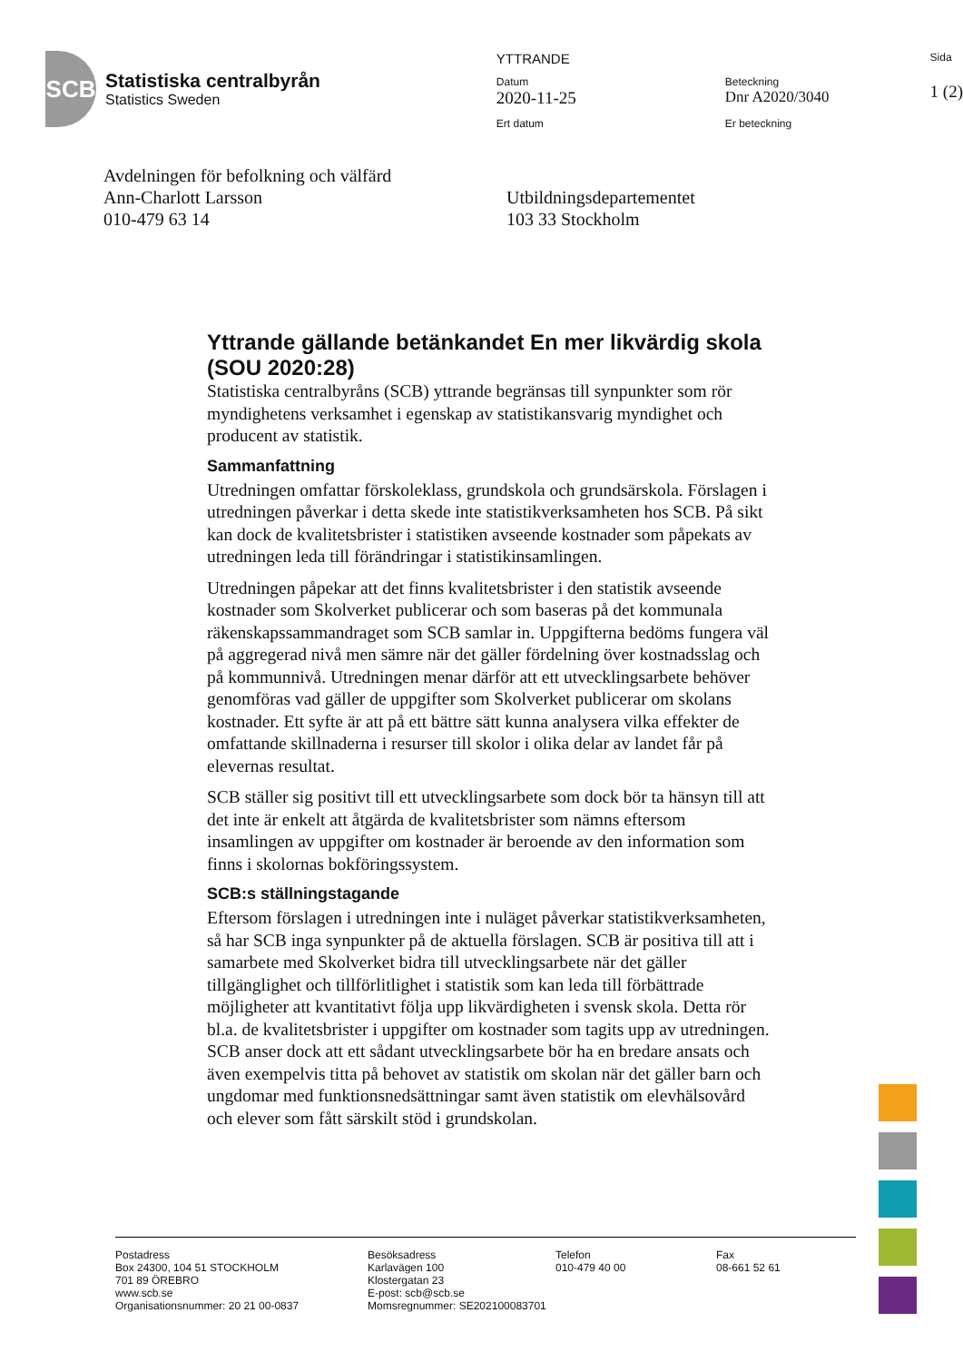SCB
Statistiska centralbyrån
Statistics Sweden
YTTRANDE
Datum
2020-11-25
Ert datum
Beteckning
Dnr A2020/3040
Er beteckning
Sida
1 (2)
Avdelningen för befolkning och välfärd
Ann-Charlott Larsson
010-479 63 14
Utbildningsdepartementet
103 33 Stockholm
Yttrande gällande betänkandet En mer likvärdig skola (SOU 2020:28)
Statistiska centralbyråns (SCB) yttrande begränsas till synpunkter som rör myndighetens verksamhet i egenskap av statistikansvarig myndighet och producent av statistik.
Sammanfattning
Utredningen omfattar förskoleklass, grundskola och grundsärskola. Förslagen i utredningen påverkar i detta skede inte statistikverksamheten hos SCB. På sikt kan dock de kvalitetsbrister i statistiken avseende kostnader som påpekats av utredningen leda till förändringar i statistikinsamlingen.
Utredningen påpekar att det finns kvalitetsbrister i den statistik avseende kostnader som Skolverket publicerar och som baseras på det kommunala räkenskapssammandraget som SCB samlar in. Uppgifterna bedöms fungera väl på aggregerad nivå men sämre när det gäller fördelning över kostnadsslag och på kommunnivå. Utredningen menar därför att ett utvecklingsarbete behöver genomföras vad gäller de uppgifter som Skolverket publicerar om skolans kostnader. Ett syfte är att på ett bättre sätt kunna analysera vilka effekter de omfattande skillnaderna i resurser till skolor i olika delar av landet får på elevernas resultat.
SCB ställer sig positivt till ett utvecklingsarbete som dock bör ta hänsyn till att det inte är enkelt att åtgärda de kvalitetsbrister som nämns eftersom insamlingen av uppgifter om kostnader är beroende av den information som finns i skolornas bokföringssystem.
SCB:s ställningstagande
Eftersom förslagen i utredningen inte i nuläget påverkar statistikverksamheten, så har SCB inga synpunkter på de aktuella förslagen. SCB är positiva till att i samarbete med Skolverket bidra till utvecklingsarbete när det gäller tillgänglighet och tillförlitlighet i statistik som kan leda till förbättrade möjligheter att kvantitativt följa upp likvärdigheten i svensk skola. Detta rör bl.a. de kvalitetsbrister i uppgifter om kostnader som tagits upp av utredningen. SCB anser dock att ett sådant utvecklingsarbete bör ha en bredare ansats och även exempelvis titta på behovet av statistik om skolan när det gäller barn och ungdomar med funktionsnedsättningar samt även statistik om elevhälsovård och elever som fått särskilt stöd i grundskolan.
Postadress
Box 24300, 104 51 STOCKHOLM
701 89 ÖREBRO
www.scb.se
Organisationsnummer: 20 21 00-0837
Besöksadress
Karlavägen 100
Klostergatan 23
E-post: scb@scb.se
Momsregnummer: SE202100083701
Telefon
010-479 40 00
Fax
08-661 52 61